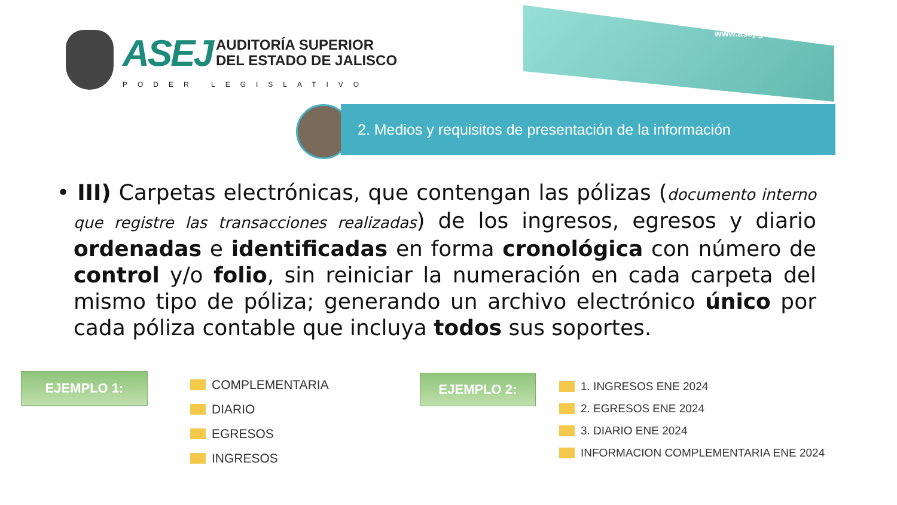ASEJ AUDITORÍA SUPERIOR
DEL ESTADO DE JALISCO
PODER LEGISLATIVO
www.asej.gob.mx
2. Medios y requisitos de presentación de la información
• III) Carpetas electrónicas, que contengan las pólizas (documento interno que registre las transacciones realizadas) de los ingresos, egresos y diario ordenadas e identificadas en forma cronológica con número de control y/o folio, sin reiniciar la numeración en cada carpeta del mismo tipo de póliza; generando un archivo electrónico único por cada póliza contable que incluya todos sus soportes.
EJEMPLO 1:
COMPLEMENTARIA
DIARIO
EGRESOS
INGRESOS
EJEMPLO 2:
1. INGRESOS ENE 2024
2. EGRESOS ENE 2024
3. DIARIO ENE 2024
INFORMACION COMPLEMENTARIA ENE 2024